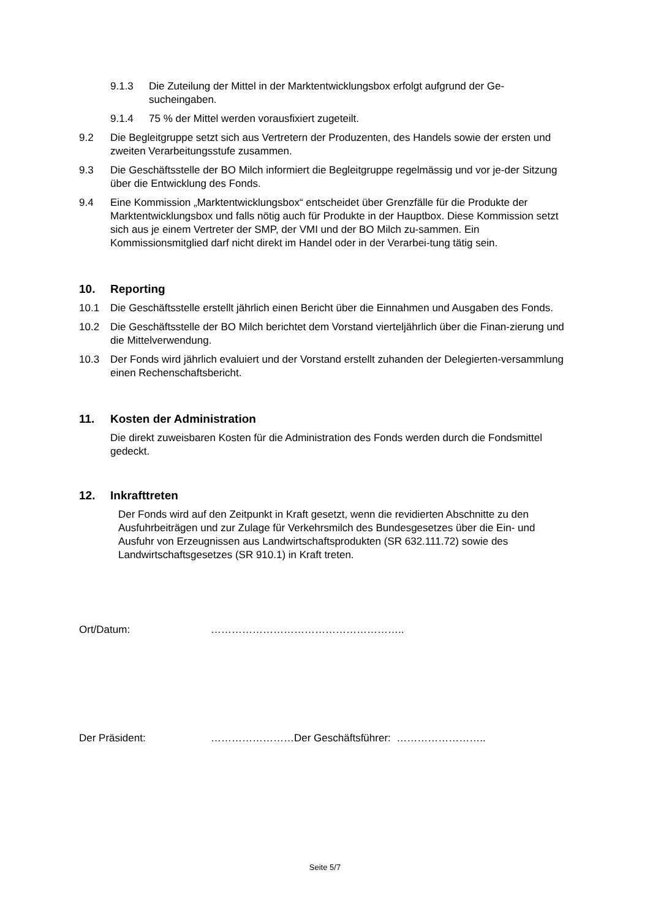9.1.3 Die Zuteilung der Mittel in der Marktentwicklungsbox erfolgt aufgrund der Ge-sucheingaben.
9.1.4 75 % der Mittel werden vorausfixiert zugeteilt.
9.2 Die Begleitgruppe setzt sich aus Vertretern der Produzenten, des Handels sowie der ersten und zweiten Verarbeitungsstufe zusammen.
9.3 Die Geschäftsstelle der BO Milch informiert die Begleitgruppe regelmässig und vor je-der Sitzung über die Entwicklung des Fonds.
9.4 Eine Kommission „Marktentwicklungsbox“ entscheidet über Grenzfälle für die Produkte der Marktentwicklungsbox und falls nötig auch für Produkte in der Hauptbox. Diese Kommission setzt sich aus je einem Vertreter der SMP, der VMI und der BO Milch zu-sammen. Ein Kommissionsmitglied darf nicht direkt im Handel oder in der Verarbei-tung tätig sein.
10. Reporting
10.1 Die Geschäftsstelle erstellt jährlich einen Bericht über die Einnahmen und Ausgaben des Fonds.
10.2 Die Geschäftsstelle der BO Milch berichtet dem Vorstand vierteljährlich über die Finan-zierung und die Mittelverwendung.
10.3 Der Fonds wird jährlich evaluiert und der Vorstand erstellt zuhanden der Delegierten-versammlung einen Rechenschaftsbericht.
11. Kosten der Administration
Die direkt zuweisbaren Kosten für die Administration des Fonds werden durch die Fondsmittel gedeckt.
12. Inkrafttreten
Der Fonds wird auf den Zeitpunkt in Kraft gesetzt, wenn die revidierten Abschnitte zu den Ausfuhrbeiträgen und zur Zulage für Verkehrsmilch des Bundesgesetzes über die Ein- und Ausfuhr von Erzeugnissen aus Landwirtschaftsprodukten (SR 632.111.72) sowie des Landwirtschaftsgesetzes (SR 910.1) in Kraft treten.
Ort/Datum: ………………………………………………..
Der Präsident: ……………………Der Geschäftsführer: ……………………..
Seite 5/7